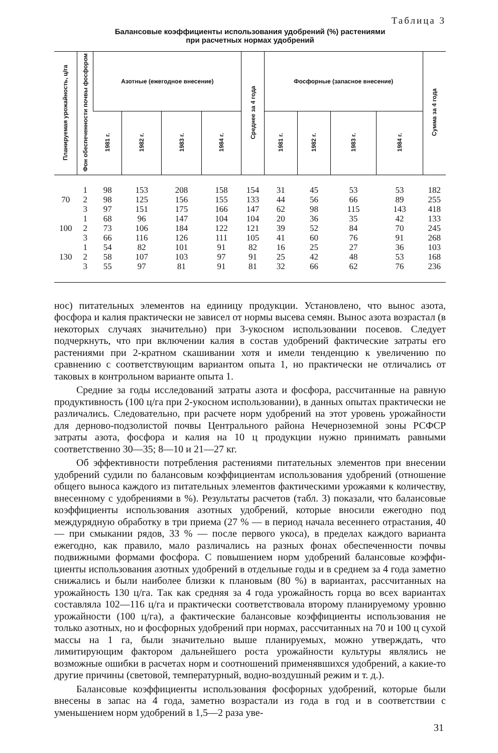Таблица 3
Балансовые коэффициенты использования удобрений (%) растениями
при расчетных нормах удобрений
| Планируемая урожайность, ц/га | Фон обеспечен­ности почвы фосфором | Азотные (ежегодное внесе­ние) | | | | Среднее за 4 года | Фосфорные (запасное внесе­ние) | | | | Сумма за 4 го­да |
| --- | --- | --- | --- | --- | --- | --- | --- | --- | --- | --- | --- |
| | | 1981 г. | 1982 г. | 1983 г. | 1984 г. | | 1981 г. | 1982 г. | 1983 г. | 1984 г. | |
| | 1 | 98 | 153 | 208 | 158 | 154 | 31 | 45 | 53 | 53 | 182 |
| 70 | 2 | 98 | 125 | 156 | 155 | 133 | 44 | 56 | 66 | 89 | 255 |
| | 3 | 97 | 151 | 175 | 166 | 147 | 62 | 98 | 115 | 143 | 418 |
| | 1 | 68 | 96 | 147 | 104 | 104 | 20 | 36 | 35 | 42 | 133 |
| 100 | 2 | 73 | 106 | 184 | 122 | 121 | 39 | 52 | 84 | 70 | 245 |
| | 3 | 66 | 116 | 126 | 111 | 105 | 41 | 60 | 76 | 91 | 268 |
| | 1 | 54 | 82 | 101 | 91 | 82 | 16 | 25 | 27 | 36 | 103 |
| 130 | 2 | 58 | 107 | 103 | 97 | 91 | 25 | 42 | 48 | 53 | 168 |
| | 3 | 55 | 97 | 81 | 91 | 81 | 32 | 66 | 62 | 76 | 236 |
нос) питательных элементов на единицу продукции. Установлено, что вынос азота, фосфора и калия практически не зависел от нормы высева семян. Вынос азота возрастал (в некоторых случаях значительно) при 3-укосном использовании посевов. Следует подчеркнуть, что при вклю­чении калия в состав удобрений фактические затраты его растениями при 2-кратном скашивании хотя и имели тенденцию к увеличению по сравнению с соответствующим вариантом опыта 1, но практически не отличались от таковых в контрольном варианте опыта 1.
Средние за годы исследований затраты азота и фосфора, рассчитан­ные на равную продуктивность (100 ц/га при 2-укосном использовании), в данных опытах практически не различались. Следовательно, при расче­те норм удобрений на этот уровень урожайности для дерново-подзоли­стой почвы Центрального района Нечерноземной зоны РСФСР затраты азота, фосфора и калия на 10 ц продукции нужно принимать равными соответственно 30—35; 8—10 и 21—27 кг.
Об эффективности потребления растениями питательных элементов при внесении удобрений судили по балансовым коэффициентам исполь­зования удобрений (отношение общего выноса каждого из питательных элементов фактическими урожаями к количеству, внесенному с удобре­ниями в %). Результаты расчетов (табл. 3) показали, что балансовые коэффициенты использования азотных удобрений, которые вносили еже­годно под междурядную обработку в три приема (27 % — в период на­чала весеннего отрастания, 40 — при смыкании рядов, 33 % — после первого укоса), в пределах каждого варианта ежегодно, как правило, ма­ло различались на разных фонах обеспеченности почвы подвижными формами фосфора. С повышением норм удобрений балансовые коэффи­циенты использования азотных удобрений в отдельные годы и в среднем за 4 года заметно снижались и были наиболее близки к плановым (80 %) в вариантах, рассчитанных на урожайность 130 ц/га. Так как средняя за 4 года урожайность горца во всех вариантах составляла 102—116 ц/га и практически соответствовала второму планируемому уровню урожайно­сти (100 ц/га), а фактические балансовые коэффициенты использования не только азотных, но и фосфорных удобрений при нормах, рассчитан­ных на 70 и 100 ц сухой массы на 1 га, были значительно выше планируе­мых, можно утверждать, что лимитирующим фактором дальнейшего ро­ста урожайности культуры являлись не возможные ошибки в расчетах норм и соотношений применявшихся удобрений, а какие-то другие при­чины (световой, температурный, водно-воздушный режим и т. д.).
Балансовые коэффициенты использования фосфорных удобрений, которые были внесены в запас на 4 года, заметно возрастали из года в год и в соответствии с уменьшением норм удобрений в 1,5—2 раза уве-
31